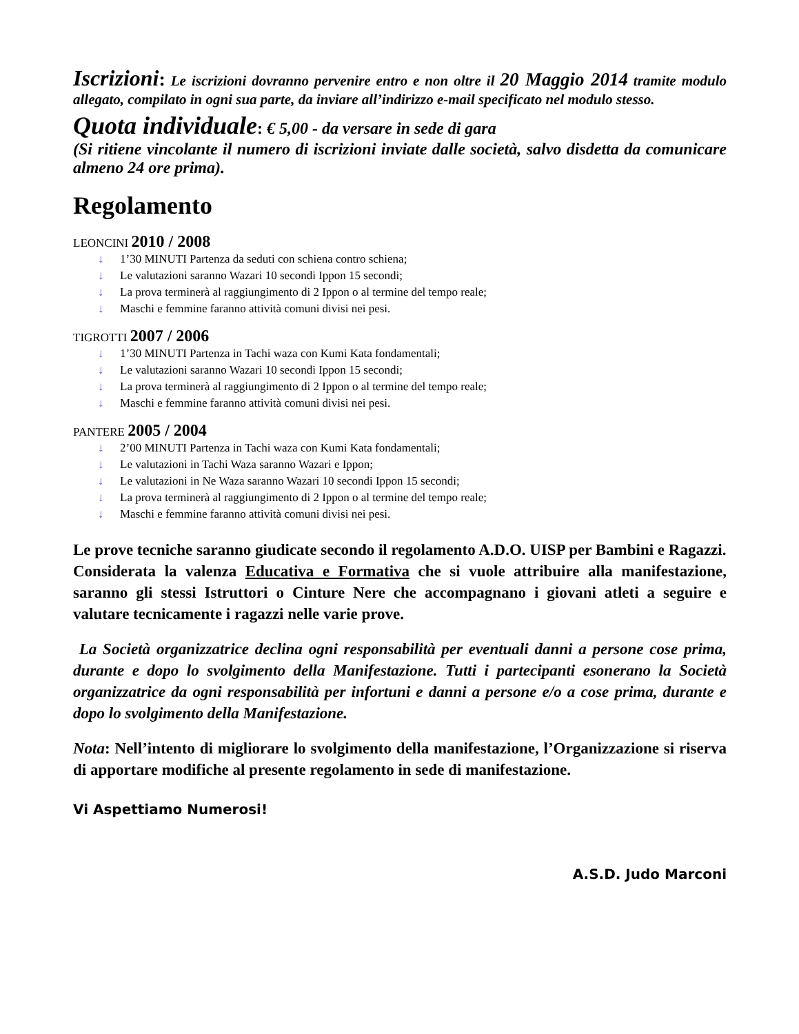Iscrizioni: Le iscrizioni dovranno pervenire entro e non oltre il 20 Maggio 2014 tramite modulo allegato, compilato in ogni sua parte, da inviare all’indirizzo e-mail specificato nel modulo stesso.
Quota individuale: € 5,00 - da versare in sede di gara
(Si ritiene vincolante il numero di iscrizioni inviate dalle società, salvo disdetta da comunicare almeno 24 ore prima).
Regolamento
LEONCINI 2010 / 2008
↓ 1’30 MINUTI Partenza da seduti con schiena contro schiena;
↓ Le valutazioni saranno Wazari 10 secondi Ippon 15 secondi;
↓ La prova terminerà al raggiungimento di 2 Ippon o al termine del tempo reale;
↓ Maschi e femmine faranno attività comuni divisi nei pesi.
TIGROTTI 2007 / 2006
↓ 1’30 MINUTI Partenza in Tachi waza con Kumi Kata fondamentali;
↓ Le valutazioni saranno Wazari 10 secondi Ippon 15 secondi;
↓ La prova terminerà al raggiungimento di 2 Ippon o al termine del tempo reale;
↓ Maschi e femmine faranno attività comuni divisi nei pesi.
PANTERE 2005 / 2004
↓ 2’00 MINUTI Partenza in Tachi waza con Kumi Kata fondamentali;
↓ Le valutazioni in Tachi Waza saranno Wazari e Ippon;
↓ Le valutazioni in Ne Waza saranno Wazari 10 secondi Ippon 15 secondi;
↓ La prova terminerà al raggiungimento di 2 Ippon o al termine del tempo reale;
↓ Maschi e femmine faranno attività comuni divisi nei pesi.
Le prove tecniche saranno giudicate secondo il regolamento A.D.O. UISP per Bambini e Ragazzi.
Considerata la valenza Educativa e Formativa che si vuole attribuire alla manifestazione, saranno gli stessi Istruttori o Cinture Nere che accompagnano i giovani atleti a seguire e valutare tecnicamente i ragazzi nelle varie prove.
La Società organizzatrice declina ogni responsabilità per eventuali danni a persone cose prima, durante e dopo lo svolgimento della Manifestazione. Tutti i partecipanti esonerano la Società organizzatrice da ogni responsabilità per infortuni e danni a persone e/o a cose prima, durante e dopo lo svolgimento della Manifestazione.
Nota: Nell’intento di migliorare lo svolgimento della manifestazione, l’Organizzazione si riserva di apportare modifiche al presente regolamento in sede di manifestazione.
Vi Aspettiamo Numerosi!
A.S.D. Judo Marconi